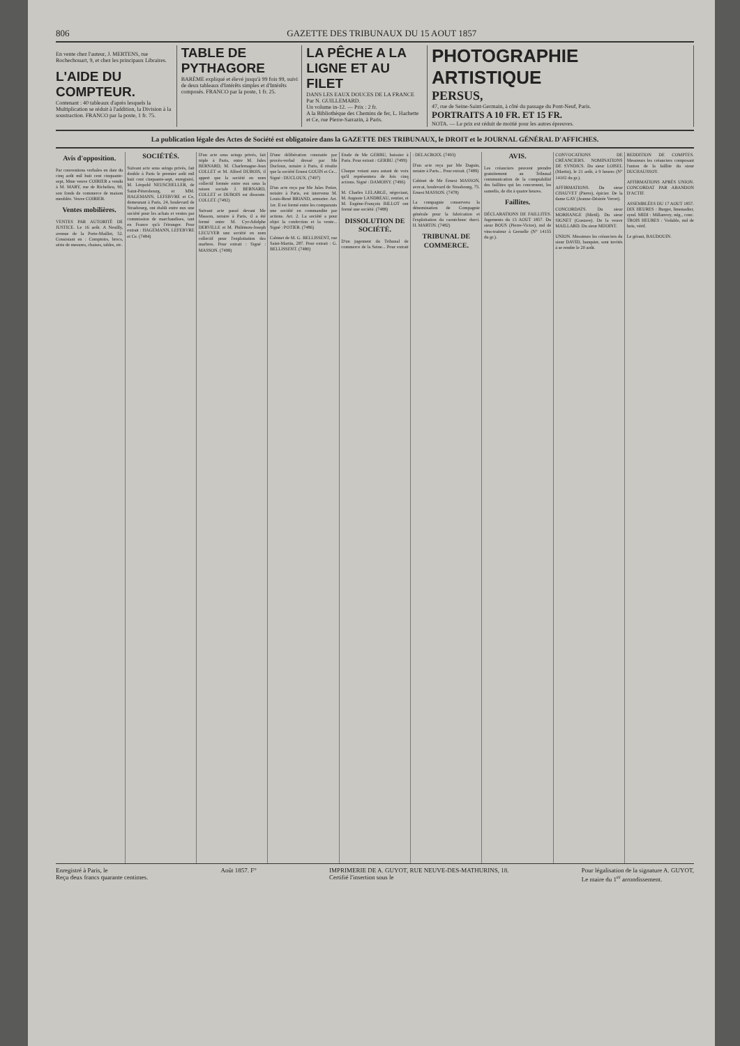806 GAZETTE DES TRIBUNAUX DU 15 AOUT 1857
En vente chez l'auteur, J. MERTENS, rue Rochechouart, 9, et chez les principaux Libraires.
L'AIDE DU COMPTEUR.
Contenant : 40 tableaux d'après lesquels la Multiplication se réduit à l'addition, la Division à la soustraction. FRANCO par la poste, 1 fr. 75.
TABLE DE PYTHAGORE
BARÈME expliqué et élevé jusqu'à 99 fois 99, suivi de deux tableaux d'Intérêts simples et d'Intérêts composés. FRANCO par la poste, 1 fr. 25.
LA PÊCHE A LA LIGNE ET AU FILET
DANS LES EAUX DOUCES DE LA FRANCE
Par N. GUILLEMARD.
Un volume in-12. — Prix : 2 fr.
A la Bibliothèque des Chemins de fer, L. Hachette et Ce, rue Pierre-Sarrazin, à Paris.
PHOTOGRAPHIE ARTISTIQUE
PERSUS,
47, rue de Seine-Saint-Germain, à côté du passage du Pont-Neuf, Paris.
PORTRAITS A 10 FR. ET 15 FR.
NOTA. — Le prix est réduit de moitié pour les autres épreuves.
La publication légale des Actes de Société est obligatoire dans la GAZETTE DES TRIBUNAUX, le DROIT et le JOURNAL GÉNÉRAL D'AFFICHES.
Avis d'opposition.
Par conventions verbales en date du cinq août mil huit cent cinquante-sept, Mme veuve COIRIER a vendu à M. MARY, rue de Richelieu, 90, son fonds de commerce de maison meublée. Veuve COIRIER.
Ventes mobilières.
VENTES PAR AUTORITÉ DE JUSTICE. Le 16 août. A Neuilly, avenue de la Porte-Maillot, 52. Consistant en : Comptoirs, brocs, série de mesures, chaises, tables, etc.
SOCIÉTÉS.
Suivant acte sous seings privés, fait double à Paris le premier août mil huit cent cinquante-sept, enregistré, M. Léopold NEUSCHELLER, de Saint-Pétersbourg, et MM. HAGEMANN, LEFEBVRE et Ce, demeurant à Paris, 24, boulevard de Strasbourg, ont établi entre eux une société pour les achats et ventes par commission de marchandises, tant en France qu'à l'étranger. Pour extrait : HAGEMANN, LEFEBVRE et Ce. (7484)
D'un acte sous seings privés, fait triple à Paris, entre M. Jules BERNARD, M. Charlemagne-Jean COLLET et M. Alfred DUBOIS, il appert que la société en nom collectif formée entre eux sous la raison sociale J. BERNARD, COLLET et DUBOIS est dissoute. COLLET. (7492)
Suivant acte passé devant Me Masson, notaire à Paris, il a été formé entre M. Cyr-Adolphe DERVILLE et M. Philémon-Joseph LECUYER une société en nom collectif pour l'exploitation des marbres. Pour extrait : Signé : MASSON. (7498)
D'une délibération constatée par procès-verbal dressé par Me Ducloux, notaire à Paris, il résulte que la société Ernest GOUIN et Ce... Signé : DUCLOUX. (7497)
D'un acte reçu par Me Jules Potier, notaire à Paris, est intervenu M. Louis-René BRIAND, armurier. Art. 1er. Il est formé entre les comparants une société en commandite par actions. Art. 2. La société a pour objet la confection et la vente... Signé : POTIER. (7486)
Cabinet de M. G. BELLISSENT, rue Saint-Martin, 287. Pour extrait : G. BELLISSENT. (7480)
Etude de Me GERBU, huissier à Paris. Pour extrait : GERBU. (7499)
Chaque votant aura autant de voix qu'il représentera de fois cinq actions. Signé : DAMOISY. (7496)
M. Charles LELARGE, négociant, M. Auguste LANDREAU, rentier, et M. Eugène-François BILLOT ont formé une société. (7488)
DISSOLUTION DE SOCIÉTÉ.
D'un jugement du Tribunal de commerce de la Seine... Pour extrait : DELACROIX. (7493)
D'un acte reçu par Me Daguin, notaire à Paris... Pour extrait. (7489)
Cabinet de Me Ernest MASSON, avocat, boulevard de Strasbourg, 75. Ernest MASSON. (7478)
La compagnie conservera la dénomination de Compagnie générale pour la fabrication et l'exploitation du caoutchouc durci. H. MARTIN. (7482)
TRIBUNAL DE COMMERCE.
AVIS.
Les créanciers peuvent prendre gratuitement au Tribunal communication de la comptabilité des faillites qui les concernent, les samedis, de dix à quatre heures.
Faillites.
DÉCLARATIONS DE FAILLITES. Jugements du 13 AOUT 1857. Du sieur BOUS (Pierre-Victor), md de vins-traiteur à Grenelle (N° 14155 du gr.).
CONVOCATIONS DE CRÉANCIERS. NOMINATIONS DE SYNDICS. Du sieur LOISEL (Martin), le 21 août, à 9 heures (N° 14102 du gr.).
AFFIRMATIONS. Du sieur CHAUVET (Pierre), épicier. De la dame GAY (Jeanne-Désirée Verret).
CONCORDATS. Du sieur MORHANGE (Mirtil). Du sieur SIGNET (Gustave). De la veuve MAILLARD. Du sieur MIJOINT.
UNION. Messieurs les créanciers du sieur DAVID, banquier, sont invités à se rendre le 20 août.
REDDITION DE COMPTES. Messieurs les créanciers composant l'union de la faillite du sieur DUCHAUSSOY.
AFFIRMATIONS APRÈS UNION. CONCORDAT PAR ABANDON D'ACTIF.
ASSEMBLÉES DU 17 AOUT 1857. DIX HEURES : Burger, limonadier, synd. MIDI : Millanvoy, nég., conc. TROIS HEURES : Vodable, md de bois, vérif.
Le gérant, BAUDOUIN.
Enregistré à Paris, le
Reçu deux francs quarante centimes. Août 1857. F° IMPRIMERIE DE A. GUYOT, RUE NEUVE-DES-MATHURINS, 18.
Certifié l'insertion sous le Pour légalisation de la signature A. GUYOT,
Le maire du 1<sup>er</sup> arrondissement.